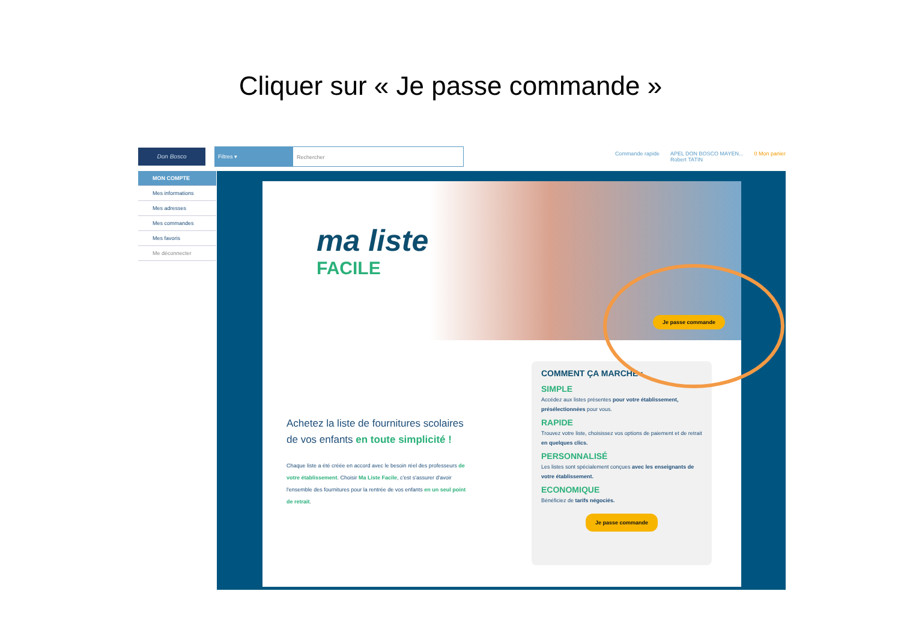Cliquer sur « Je passe commande »
Don Bosco
Filtres ▾ Rechercher
Commande rapide APEL DON BOSCO MAYEN...
Robert TATIN 0 Mon panier
MON COMPTE
Mes informations
Mes adresses
Mes commandes
Mes favoris
Me déconnecter
ma liste
FACILE
Je passe commande
Achetez la liste de fournitures scolaires de vos enfants en toute simplicité !
Chaque liste a été créée en accord avec le besoin réel des professeurs de votre établissement. Choisir Ma Liste Facile, c'est s'assurer d'avoir l'ensemble des fournitures pour la rentrée de vos enfants en un seul point de retrait.
COMMENT ÇA MARCHE :
SIMPLE
Accédez aux listes présentes pour votre établissement, présélectionnées pour vous.
RAPIDE
Trouvez votre liste, choisissez vos options de paiement et de retrait en quelques clics.
PERSONNALISÉ
Les listes sont spécialement conçues avec les enseignants de votre établissement.
ECONOMIQUE
Bénéficiez de tarifs négociés.
Je passe commande